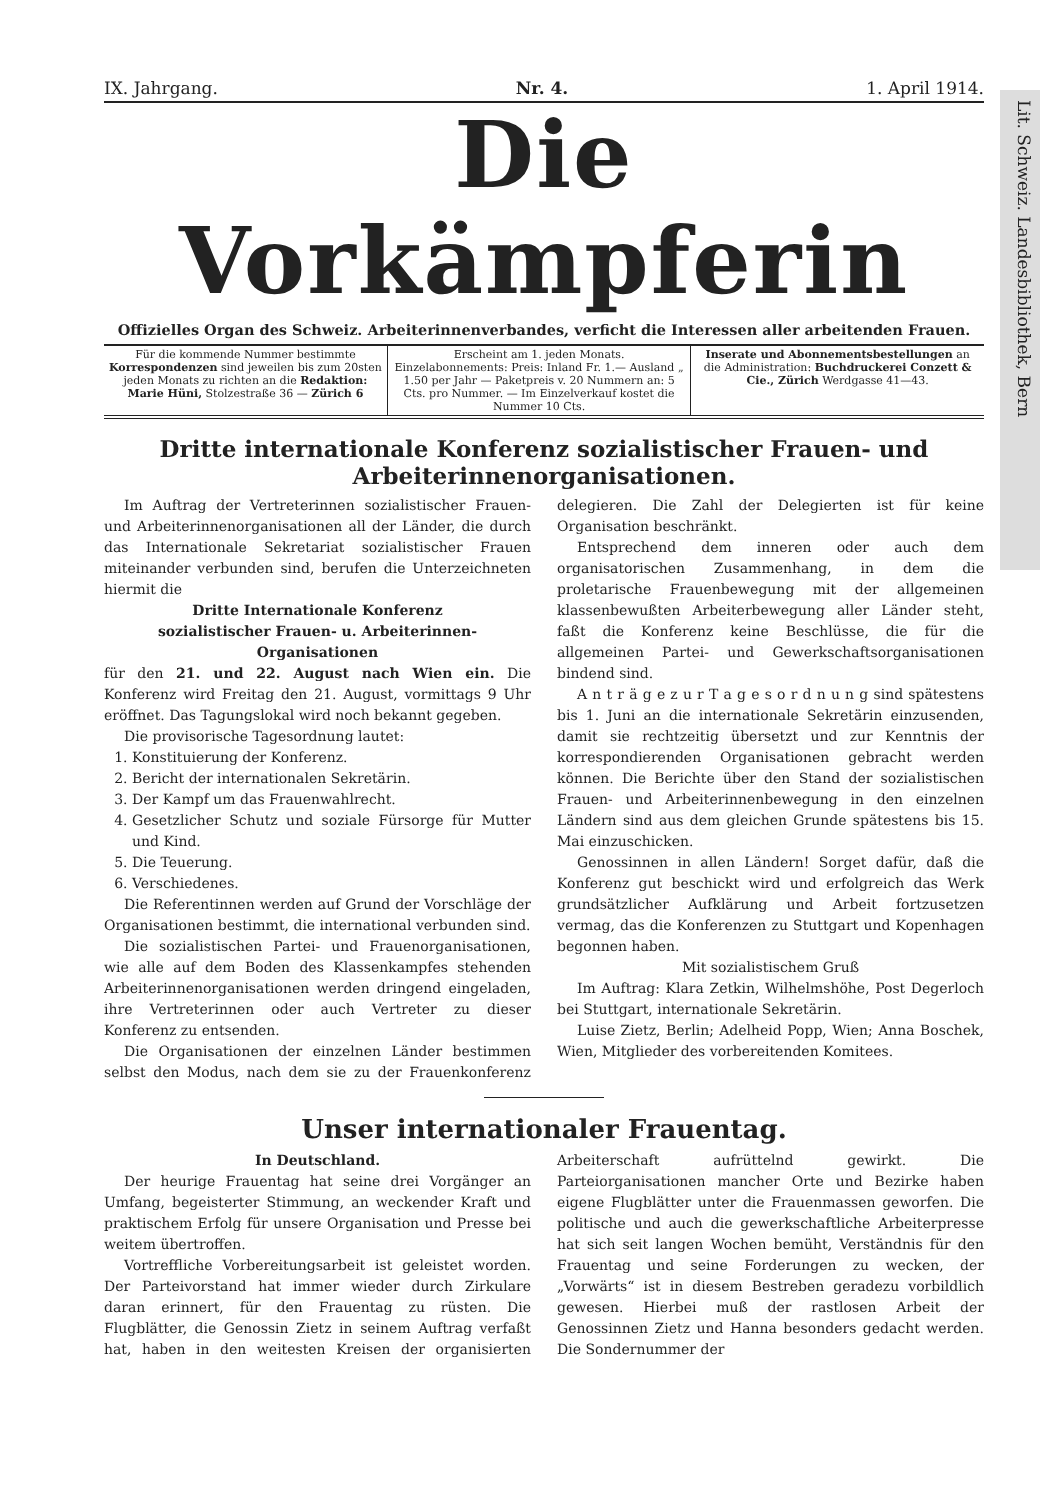Lit. Schweiz. Landesbibliothek, Bern
IX. Jahrgang. Nr. 4. 1. April 1914.
Die Vorkämpferin
Offizielles Organ des Schweiz. Arbeiterinnenverbandes, verficht die Interessen aller arbeitenden Frauen.
Für die kommende Nummer bestimmte Korrespondenzen sind jeweilen bis zum 20sten jeden Monats zu richten an die Redaktion: Marie Hüni, Stolzestraße 36 — Zürich 6
Erscheint am 1. jeden Monats.
Einzelabonnements: Preis: Inland Fr. 1.— Ausland „ 1.50 per Jahr — Paketpreis v. 20 Nummern an: 5 Cts. pro Nummer. — Im Einzelverkauf kostet die Nummer 10 Cts.
Inserate und Abonnementsbestellungen an die Administration: Buchdruckerei Conzett & Cie., Zürich Werdgasse 41—43.
Dritte internationale Konferenz sozialistischer Frauen- und Arbeiterinnenorganisationen.
Im Auftrag der Vertreterinnen sozialistischer Frauen- und Arbeiterinnenorganisationen all der Länder, die durch das Internationale Sekretariat sozialistischer Frauen miteinander verbunden sind, berufen die Unterzeichneten hiermit die
Dritte Internationale Konferenz
sozialistischer Frauen- u. Arbeiterinnen-Organisationen
für den 21. und 22. August nach Wien ein. Die Konferenz wird Freitag den 21. August, vormittags 9 Uhr eröffnet. Das Tagungslokal wird noch bekannt gegeben.
Die provisorische Tagesordnung lautet:
1. Konstituierung der Konferenz.
2. Bericht der internationalen Sekretärin.
3. Der Kampf um das Frauenwahlrecht.
4. Gesetzlicher Schutz und soziale Fürsorge für Mutter und Kind.
5. Die Teuerung.
6. Verschiedenes.
Die Referentinnen werden auf Grund der Vorschläge der Organisationen bestimmt, die international verbunden sind.
Die sozialistischen Partei- und Frauenorganisationen, wie alle auf dem Boden des Klassenkampfes stehenden Arbeiterinnenorganisationen werden dringend eingeladen, ihre Vertreterinnen oder auch Vertreter zu dieser Konferenz zu entsenden.
Die Organisationen der einzelnen Länder bestimmen selbst den Modus, nach dem sie zu der Frauenkonferenz delegieren. Die Zahl der Delegierten ist für keine Organisation beschränkt.
Entsprechend dem inneren oder auch dem organisatorischen Zusammenhang, in dem die proletarische Frauenbewegung mit der allgemeinen klassenbewußten Arbeiterbewegung aller Länder steht, faßt die Konferenz keine Beschlüsse, die für die allgemeinen Partei- und Gewerkschaftsorganisationen bindend sind.
A n t r ä g e z u r T a g e s o r d n u n g sind spätestens bis 1. Juni an die internationale Sekretärin einzusenden, damit sie rechtzeitig übersetzt und zur Kenntnis der korrespondierenden Organisationen gebracht werden können. Die Berichte über den Stand der sozialistischen Frauen- und Arbeiterinnenbewegung in den einzelnen Ländern sind aus dem gleichen Grunde spätestens bis 15. Mai einzuschicken.
Genossinnen in allen Ländern! Sorget dafür, daß die Konferenz gut beschickt wird und erfolgreich das Werk grundsätzlicher Aufklärung und Arbeit fortzusetzen vermag, das die Konferenzen zu Stuttgart und Kopenhagen begonnen haben.
Mit sozialistischem Gruß
Im Auftrag: Klara Zetkin, Wilhelmshöhe, Post Degerloch bei Stuttgart, internationale Sekretärin.
Luise Zietz, Berlin; Adelheid Popp, Wien; Anna Boschek, Wien, Mitglieder des vorbereitenden Komitees.
Unser internationaler Frauentag.
In Deutschland.
Der heurige Frauentag hat seine drei Vorgänger an Umfang, begeisterter Stimmung, an weckender Kraft und praktischem Erfolg für unsere Organisation und Presse bei weitem übertroffen.
Vortreffliche Vorbereitungsarbeit ist geleistet worden. Der Parteivorstand hat immer wieder durch Zirkulare daran erinnert, für den Frauentag zu rüsten. Die Flugblätter, die Genossin Zietz in seinem Auftrag verfaßt hat, haben in den weitesten Kreisen der organisierten Arbeiterschaft aufrüttelnd gewirkt. Die Parteiorganisationen mancher Orte und Bezirke haben eigene Flugblätter unter die Frauenmassen geworfen. Die politische und auch die gewerkschaftliche Arbeiterpresse hat sich seit langen Wochen bemüht, Verständnis für den Frauentag und seine Forderungen zu wecken, der „Vorwärts“ ist in diesem Bestreben geradezu vorbildlich gewesen. Hierbei muß der rastlosen Arbeit der Genossinnen Zietz und Hanna besonders gedacht werden. Die Sondernummer der